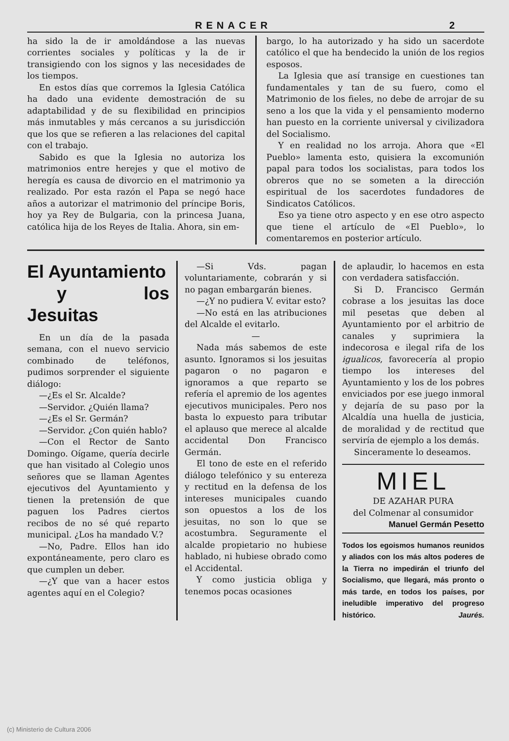RENACER 2
ha sido la de ir amoldándose a las nuevas corrientes sociales y políticas y la de ir transigiendo con los signos y las necesidades de los tiempos.
En estos días que corremos la Iglesia Católica ha dado una evidente demostración de su adaptabilidad y de su flexibilidad en principios más inmutables y más cercanos a su jurisdicción que los que se refieren a las relaciones del capital con el trabajo.
Sabido es que la Iglesia no autoriza los matrimonios entre herejes y que el motivo de heregía es causa de divorcio en el matrimonio ya realizado. Por esta razón el Papa se negó hace años a autorizar el matrimonio del príncipe Boris, hoy ya Rey de Bulgaria, con la princesa Juana, católica hija de los Reyes de Italia. Ahora, sin em-
bargo, lo ha autorizado y ha sido un sacerdote católico el que ha bendecido la unión de los regios esposos.
La Iglesia que así transige en cuestiones tan fundamentales y tan de su fuero, como el Matrimonio de los fieles, no debe de arrojar de su seno a los que la vida y el pensamiento moderno han puesto en la corriente universal y civilizadora del Socialismo.
Y en realidad no los arroja. Ahora que «El Pueblo» lamenta esto, quisiera la excomunión papal para todos los socialistas, para todos los obreros que no se someten a la dirección espiritual de los sacerdotes fundadores de Sindicatos Católicos.
Eso ya tiene otro aspecto y en ese otro aspecto que tiene el artículo de «El Pueblo», lo comentaremos en posterior artículo.
El Ayuntamiento
y los Jesuitas
En un día de la pasada semana, con el nuevo servicio combinado de teléfonos, pudimos sorprender el siguiente diálogo:
—¿Es el Sr. Alcalde?
—Servidor. ¿Quién llama?
—¿Es el Sr. Germán?
—Servidor. ¿Con quién hablo?
—Con el Rector de Santo Domingo. Oígame, quería decirle que han visitado al Colegio unos señores que se llaman Agentes ejecutivos del Ayuntamiento y tienen la pretensión de que paguen los Padres ciertos recibos de no sé qué reparto municipal. ¿Los ha mandado V.?
—No, Padre. Ellos han ido expontáneamente, pero claro es que cumplen un deber.
—¿Y que van a hacer estos agentes aquí en el Colegio?
—Si Vds. pagan voluntariamente, cobrarán y si no pagan embargarán bienes.
—¿Y no pudiera V. evitar esto?
—No está en las atribuciones del Alcalde el evitarlo.
—
Nada más sabemos de este asunto. Ignoramos si los jesuitas pagaron o no pagaron e ignoramos a que reparto se refería el apremio de los agentes ejecutivos municipales. Pero nos basta lo expuesto para tributar el aplauso que merece al alcalde accidental Don Francisco Germán.
El tono de este en el referido diálogo telefónico y su entereza y rectitud en la defensa de los intereses municipales cuando son opuestos a los de los jesuitas, no son lo que se acostumbra. Seguramente el alcalde propietario no hubiese hablado, ni hubiese obrado como el Accidental.
Y como justicia obliga y tenemos pocas ocasiones
de aplaudir, lo hacemos en esta con verdadera satisfacción.
Si D. Francisco Germán cobrase a los jesuitas las doce mil pesetas que deben al Ayuntamiento por el arbitrio de canales y suprimiera la indecorosa e ilegal rifa de los igualicos, favorecería al propio tiempo los intereses del Ayuntamiento y los de los pobres enviciados por ese juego inmoral y dejaría de su paso por la Alcaldía una huella de justicia, de moralidad y de rectitud que serviría de ejemplo a los demás.
Sinceramente lo deseamos.
MIEL
DE AZAHAR PURA
del Colmenar al consumidor
Manuel Germán Pesetto
Todos los egoismos humanos reunidos y aliados con los más altos poderes de la Tierra no impedirán el triunfo del Socialismo, que llegará, más pronto o más tarde, en todos los países, por ineludible imperativo del progreso histórico. Jaurés.
(c) Ministerio de Cultura 2006